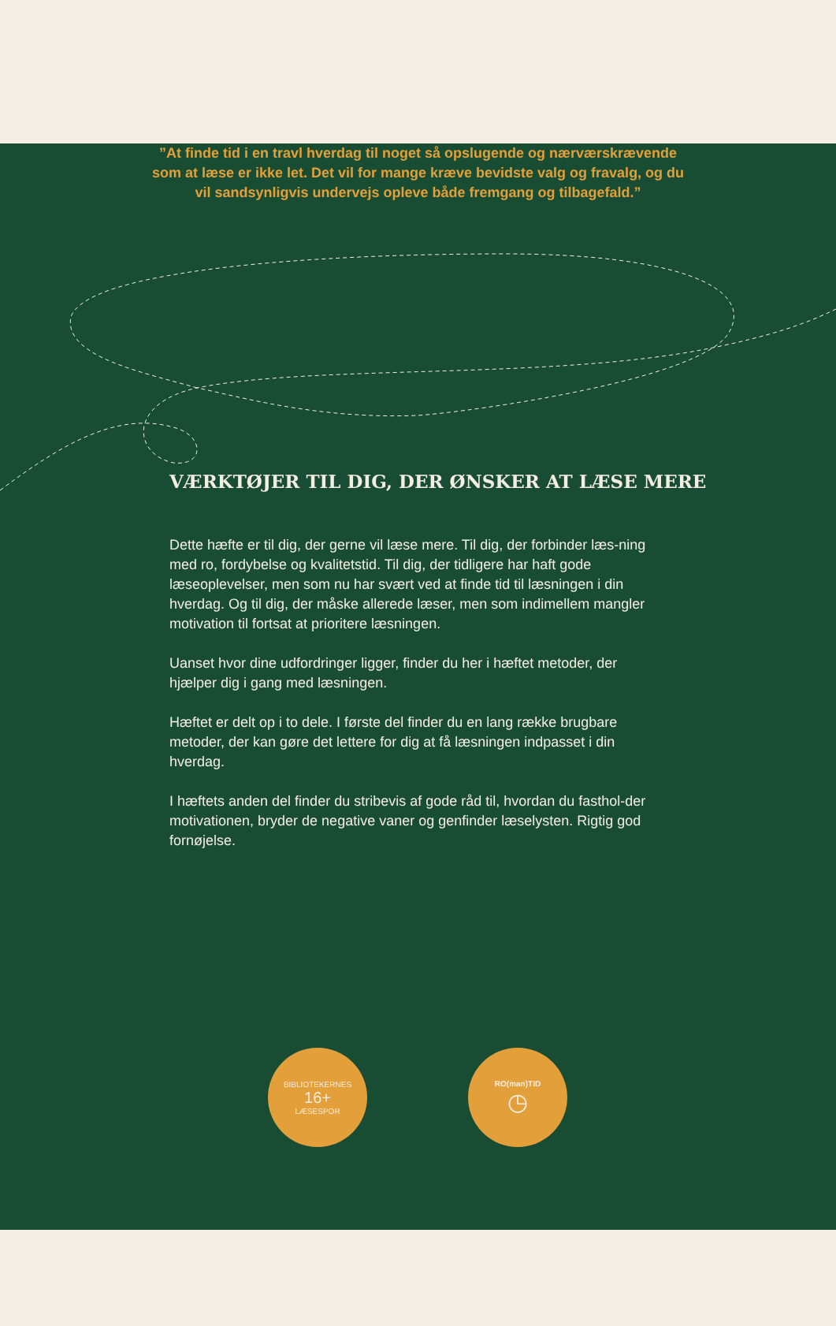”At finde tid i en travl hverdag til noget så opslugende og nærværskrævende som at læse er ikke let. Det vil for mange kræve bevidste valg og fravalg, og du vil sandsynligvis undervejs opleve både fremgang og tilbagefald.”
VÆRKTØJER TIL DIG, DER ØNSKER AT LÆSE MERE
Dette hæfte er til dig, der gerne vil læse mere. Til dig, der forbinder læs-ning med ro, fordybelse og kvalitetstid. Til dig, der tidligere har haft gode læseoplevelser, men som nu har svært ved at finde tid til læsningen i din hverdag. Og til dig, der måske allerede læser, men som indimellem mangler motivation til fortsat at prioritere læsningen.
Uanset hvor dine udfordringer ligger, finder du her i hæftet metoder, der hjælper dig i gang med læsningen.
Hæftet er delt op i to dele. I første del finder du en lang række brugbare metoder, der kan gøre det lettere for dig at få læsningen indpasset i din hverdag.
I hæftets anden del finder du stribevis af gode råd til, hvordan du fasthol-der motivationen, bryder de negative vaner og genfinder læselysten. Rigtig god fornøjelse.
BIBLIOTEKERNES
16+
LÆSESPOR
RO(man)TID
◷